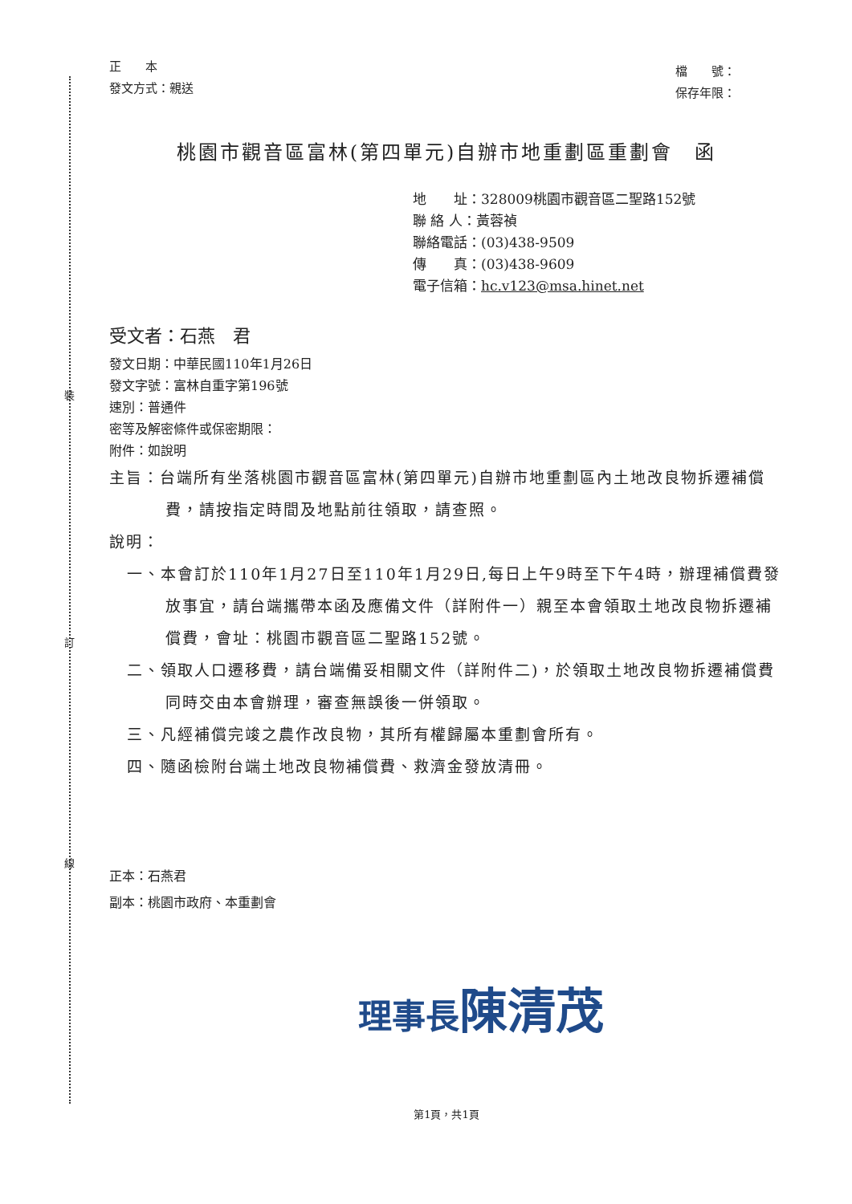裝
訂
線
正　　本
發文方式：親送
檔　　號：
保存年限：
桃園市觀音區富林(第四單元)自辦市地重劃區重劃會　函
地　　址：328009桃園市觀音區二聖路152號
聯 絡 人：黃蓉禎
聯絡電話：(03)438-9509
傳　　真：(03)438-9609
電子信箱：hc.v123@msa.hinet.net
受文者：石燕　君
發文日期：中華民國110年1月26日
發文字號：富林自重字第196號
速別：普通件
密等及解密條件或保密期限：
附件：如說明
主旨：台端所有坐落桃園市觀音區富林(第四單元)自辦市地重劃區內土地改良物拆遷補償費，請按指定時間及地點前往領取，請查照。
說明：
一、本會訂於110年1月27日至110年1月29日,每日上午9時至下午4時，辦理補償費發放事宜，請台端攜帶本函及應備文件（詳附件一）親至本會領取土地改良物拆遷補償費，會址：桃園市觀音區二聖路152號。
二、領取人口遷移費，請台端備妥相關文件（詳附件二)，於領取土地改良物拆遷補償費同時交由本會辦理，審查無誤後一併領取。
三、凡經補償完竣之農作改良物，其所有權歸屬本重劃會所有。
四、隨函檢附台端土地改良物補償費、救濟金發放清冊。
正本：石燕君
副本：桃園市政府、本重劃會
理事長陳清茂
第1頁，共1頁